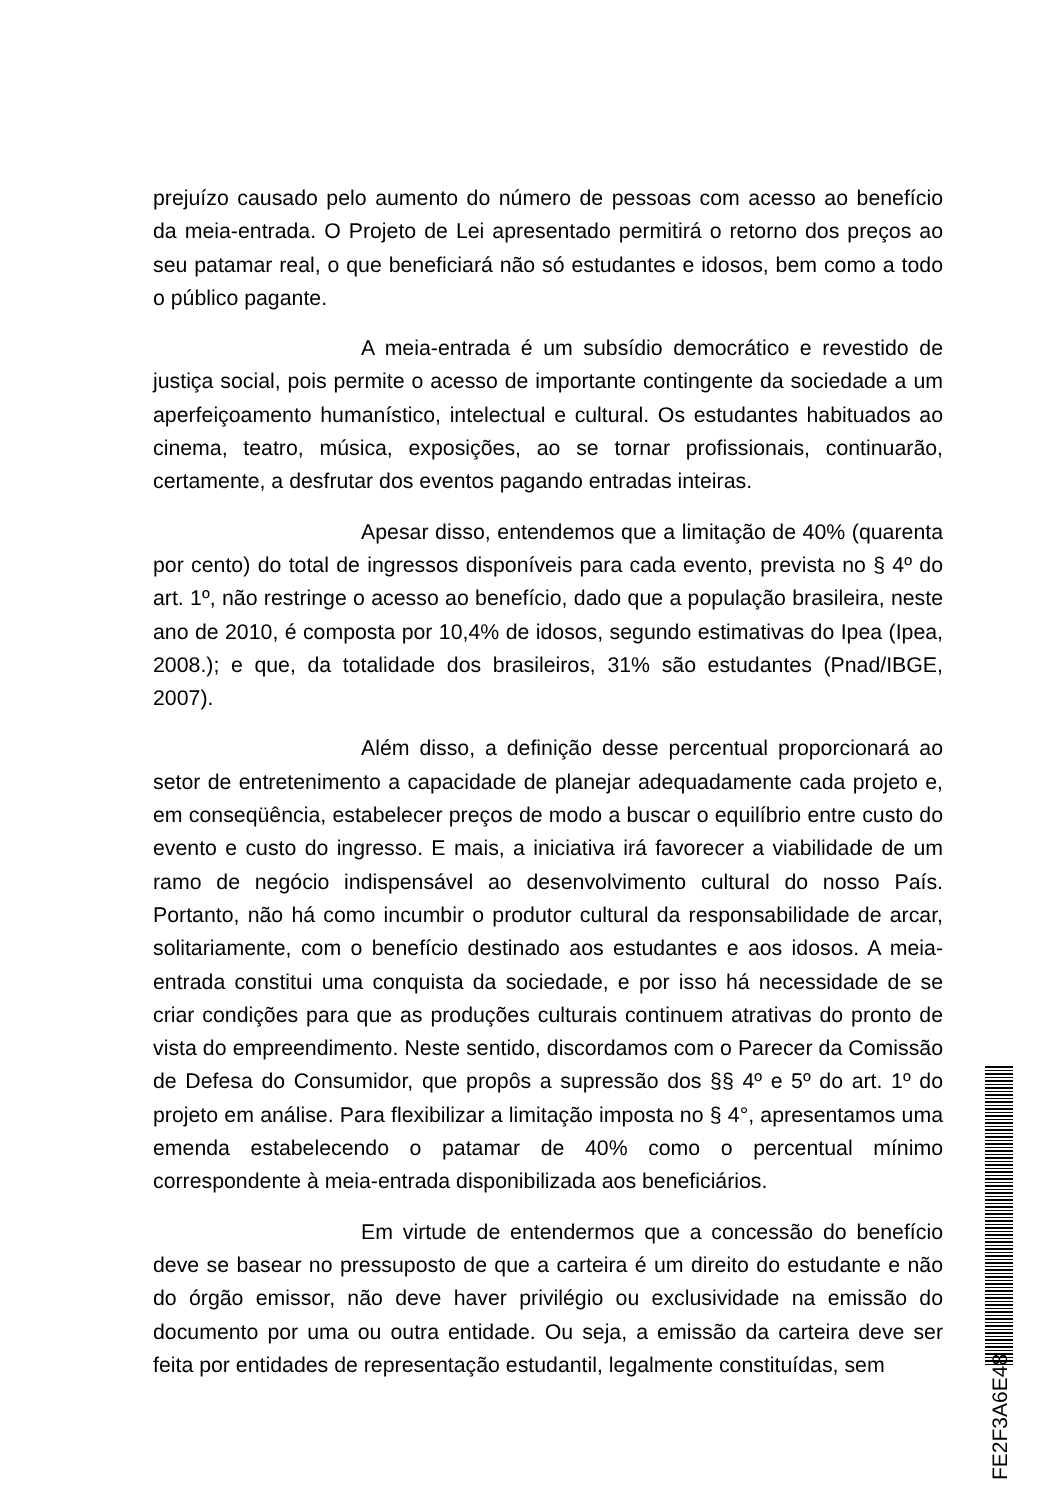prejuízo causado pelo aumento do número de pessoas com acesso ao benefício da meia-entrada. O Projeto de Lei apresentado permitirá o retorno dos preços ao seu patamar real, o que beneficiará não só estudantes e idosos, bem como a todo o público pagante.
A meia-entrada é um subsídio democrático e revestido de justiça social, pois permite o acesso de importante contingente da sociedade a um aperfeiçoamento humanístico, intelectual e cultural. Os estudantes habituados ao cinema, teatro, música, exposições, ao se tornar profissionais, continuarão, certamente, a desfrutar dos eventos pagando entradas inteiras.
Apesar disso, entendemos que a limitação de 40% (quarenta por cento) do total de ingressos disponíveis para cada evento, prevista no § 4º do art. 1º, não restringe o acesso ao benefício, dado que a população brasileira, neste ano de 2010, é composta por 10,4% de idosos, segundo estimativas do Ipea (Ipea, 2008.); e que, da totalidade dos brasileiros, 31% são estudantes (Pnad/IBGE, 2007).
Além disso, a definição desse percentual proporcionará ao setor de entretenimento a capacidade de planejar adequadamente cada projeto e, em conseqüência, estabelecer preços de modo a buscar o equilíbrio entre custo do evento e custo do ingresso. E mais, a iniciativa irá favorecer a viabilidade de um ramo de negócio indispensável ao desenvolvimento cultural do nosso País. Portanto, não há como incumbir o produtor cultural da responsabilidade de arcar, solitariamente, com o benefício destinado aos estudantes e aos idosos. A meia-entrada constitui uma conquista da sociedade, e por isso há necessidade de se criar condições para que as produções culturais continuem atrativas do pronto de vista do empreendimento. Neste sentido, discordamos com o Parecer da Comissão de Defesa do Consumidor, que propôs a supressão dos §§ 4º e 5º do art. 1º do projeto em análise. Para flexibilizar a limitação imposta no § 4°, apresentamos uma emenda estabelecendo o patamar de 40% como o percentual mínimo correspondente à meia-entrada disponibilizada aos beneficiários.
Em virtude de entendermos que a concessão do benefício deve se basear no pressuposto de que a carteira é um direito do estudante e não do órgão emissor, não deve haver privilégio ou exclusividade na emissão do documento por uma ou outra entidade. Ou seja, a emissão da carteira deve ser feita por entidades de representação estudantil, legalmente constituídas, sem
FE2F3A6E48